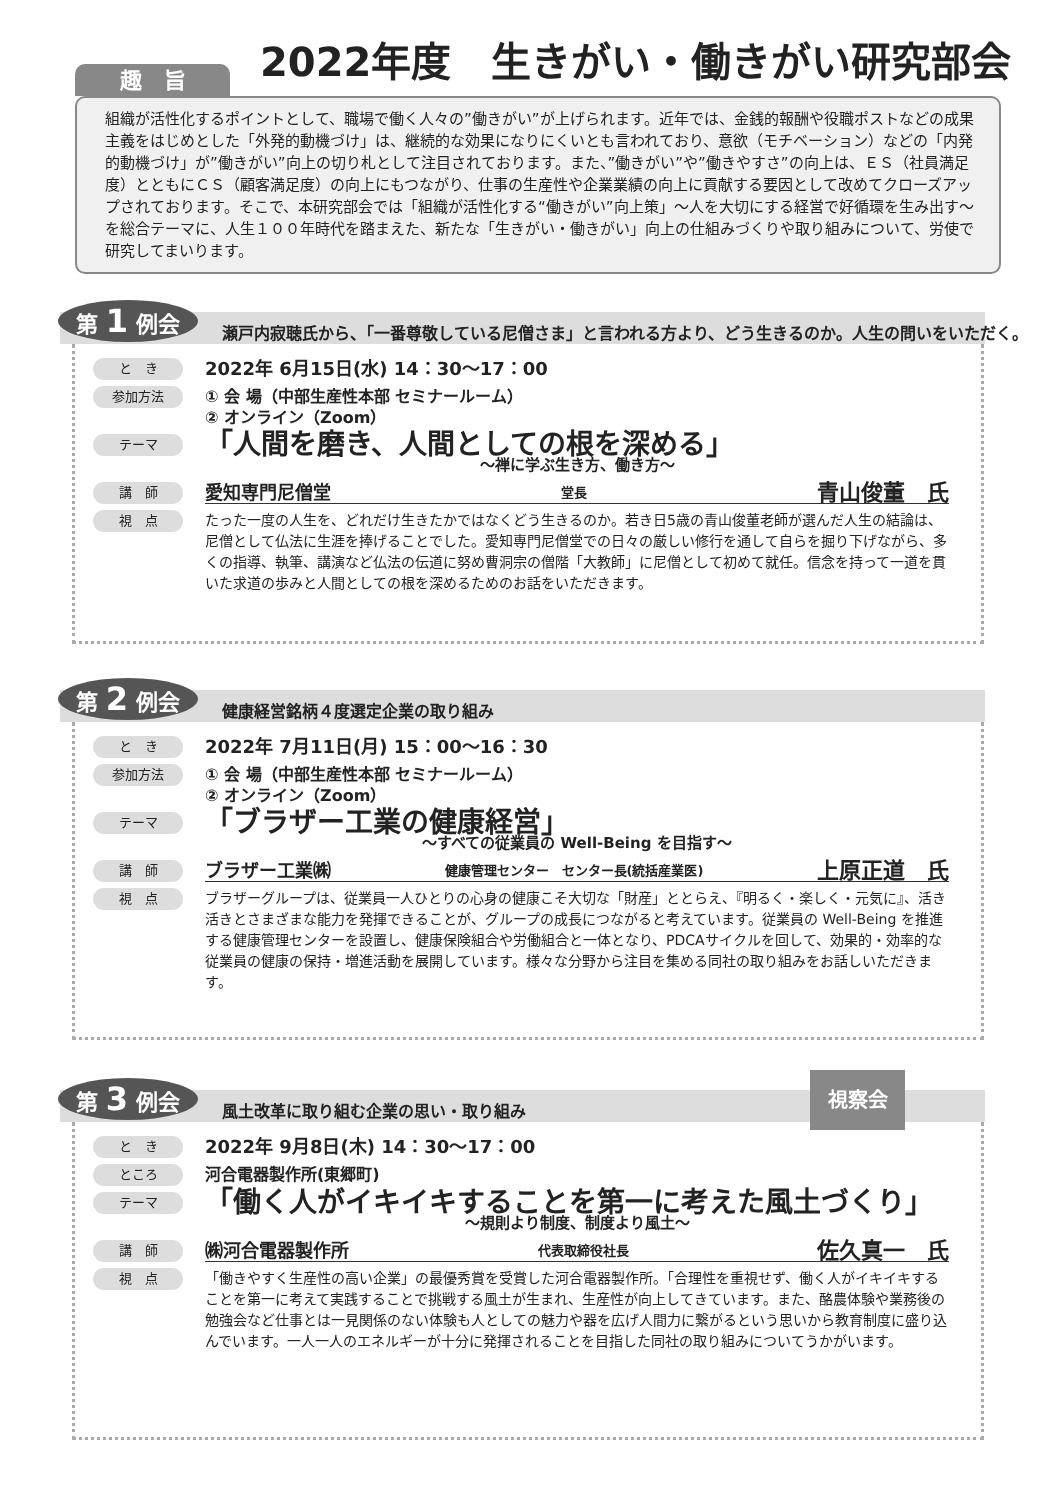2022年度　生きがい・働きがい研究部会
趣　旨
組織が活性化するポイントとして、職場で働く人々の”働きがい”が上げられます。近年では、金銭的報酬や役職ポストなどの成果主義をはじめとした「外発的動機づけ」は、継続的な効果になりにくいとも言われており、意欲（モチベーション）などの「内発的動機づけ」が”働きがい”向上の切り札として注目されております。また、”働きがい”や”働きやすさ”の向上は、ＥＳ（社員満足度）とともにＣＳ（顧客満足度）の向上にもつながり、仕事の生産性や企業業績の向上に貢献する要因として改めてクローズアップされております。そこで、本研究部会では「組織が活性化する“働きがい”向上策」～人を大切にする経営で好循環を生み出す～を総合テーマに、人生１００年時代を踏まえた、新たな「生きがい・働きがい」向上の仕組みづくりや取り組みについて、労使で研究してまいります。
第 1 例会
瀬戸内寂聴氏から、「一番尊敬している尼僧さま」と言われる方より、どう生きるのか。人生の問いをいただく。
と　き
2022年 6月15日(水) 14：30～17：00
参加方法
① 会 場（中部生産性本部 セミナールーム）
② オンライン（Zoom）
テーマ
「人間を磨き、人間としての根を深める」
～禅に学ぶ生き方、働き方～
講　師
愛知専門尼僧堂 堂長 青山俊董　氏
視　点
たった一度の人生を、どれだけ生きたかではなくどう生きるのか。若き日5歳の青山俊董老師が選んだ人生の結論は、尼僧として仏法に生涯を捧げることでした。愛知専門尼僧堂での日々の厳しい修行を通して自らを掘り下げながら、多くの指導、執筆、講演など仏法の伝道に努め曹洞宗の僧階「大教師」に尼僧として初めて就任。信念を持って一道を貫いた求道の歩みと人間としての根を深めるためのお話をいただきます。
第 2 例会
健康経営銘柄４度選定企業の取り組み
と　き
2022年 7月11日(月) 15：00～16：30
参加方法
① 会 場（中部生産性本部 セミナールーム）
② オンライン（Zoom）
テーマ
「ブラザー工業の健康経営」
～すべての従業員の Well-Being を目指す～
講　師
ブラザー工業㈱ 健康管理センター　センター長(統括産業医) 上原正道　氏
視　点
ブラザーグループは、従業員一人ひとりの心身の健康こそ大切な「財産」ととらえ、『明るく・楽しく・元気に』、活き活きとさまざまな能力を発揮できることが、グループの成長につながると考えています。従業員の Well-Being を推進する健康管理センターを設置し、健康保険組合や労働組合と一体となり、PDCAサイクルを回して、効果的・効率的な従業員の健康の保持・増進活動を展開しています。様々な分野から注目を集める同社の取り組みをお話しいただきます。
第 3 例会
風土改革に取り組む企業の思い・取り組み
視察会
と　き
2022年 9月8日(木) 14：30～17：00
ところ
河合電器製作所(東郷町)
テーマ
「働く人がイキイキすることを第一に考えた風土づくり」
～規則より制度、制度より風土～
講　師
㈱河合電器製作所 代表取締役社長 佐久真一　氏
視　点
「働きやすく生産性の高い企業」の最優秀賞を受賞した河合電器製作所。「合理性を重視せず、働く人がイキイキすることを第一に考えて実践することで挑戦する風土が生まれ、生産性が向上してきています。また、酪農体験や業務後の勉強会など仕事とは一見関係のない体験も人としての魅力や器を広げ人間力に繋がるという思いから教育制度に盛り込んでいます。一人一人のエネルギーが十分に発揮されることを目指した同社の取り組みについてうかがいます。